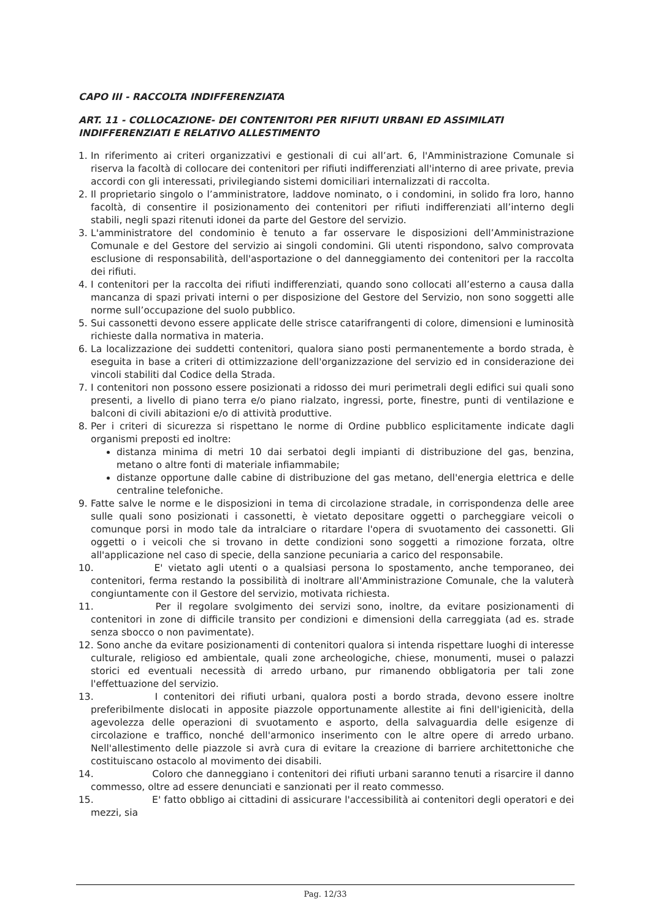CAPO III - RACCOLTA INDIFFERENZIATA
ART. 11 - COLLOCAZIONE- DEI CONTENITORI PER RIFIUTI URBANI ED ASSIMILATI INDIFFERENZIATI E RELATIVO ALLESTIMENTO
1. In riferimento ai criteri organizzativi e gestionali di cui all’art. 6, l'Amministrazione Comunale si riserva la facoltà di collocare dei contenitori per rifiuti indifferenziati all'interno di aree private, previa accordi con gli interessati, privilegiando sistemi domiciliari internalizzati di raccolta.
2. Il proprietario singolo o l’amministratore, laddove nominato, o i condomini, in solido fra loro, hanno facoltà, di consentire il posizionamento dei contenitori per rifiuti indifferenziati all’interno degli stabili, negli spazi ritenuti idonei da parte del Gestore del servizio.
3. L'amministratore del condominio è tenuto a far osservare le disposizioni dell’Amministrazione Comunale e del Gestore del servizio ai singoli condomini. Gli utenti rispondono, salvo comprovata esclusione di responsabilità, dell'asportazione o del danneggiamento dei contenitori per la raccolta dei rifiuti.
4. I contenitori per la raccolta dei rifiuti indifferenziati, quando sono collocati all’esterno a causa dalla mancanza di spazi privati interni o per disposizione del Gestore del Servizio, non sono soggetti alle norme sull’occupazione del suolo pubblico.
5. Sui cassonetti devono essere applicate delle strisce catarifrangenti di colore, dimensioni e luminosità richieste dalla normativa in materia.
6. La localizzazione dei suddetti contenitori, qualora siano posti permanentemente a bordo strada, è eseguita in base a criteri di ottimizzazione dell'organizzazione del servizio ed in considerazione dei vincoli stabiliti dal Codice della Strada.
7. I contenitori non possono essere posizionati a ridosso dei muri perimetrali degli edifici sui quali sono presenti, a livello di piano terra e/o piano rialzato, ingressi, porte, finestre, punti di ventilazione e balconi di civili abitazioni e/o di attività produttive.
8. Per i criteri di sicurezza si rispettano le norme di Ordine pubblico esplicitamente indicate dagli organismi preposti ed inoltre:
distanza minima di metri 10 dai serbatoi degli impianti di distribuzione del gas, benzina, metano o altre fonti di materiale infiammabile;
distanze opportune dalle cabine di distribuzione del gas metano, dell'energia elettrica e delle centraline telefoniche.
9. Fatte salve le norme e le disposizioni in tema di circolazione stradale, in corrispondenza delle aree sulle quali sono posizionati i cassonetti, è vietato depositare oggetti o parcheggiare veicoli o comunque porsi in modo tale da intralciare o ritardare l'opera di svuotamento dei cassonetti. Gli oggetti o i veicoli che si trovano in dette condizioni sono soggetti a rimozione forzata, oltre all'applicazione nel caso di specie, della sanzione pecuniaria a carico del responsabile.
10. E' vietato agli utenti o a qualsiasi persona lo spostamento, anche temporaneo, dei contenitori, ferma restando la possibilità di inoltrare all'Amministrazione Comunale, che la valuterà congiuntamente con il Gestore del servizio, motivata richiesta.
11. Per il regolare svolgimento dei servizi sono, inoltre, da evitare posizionamenti di contenitori in zone di difficile transito per condizioni e dimensioni della carreggiata (ad es. strade senza sbocco o non pavimentate).
12. Sono anche da evitare posizionamenti di contenitori qualora si intenda rispettare luoghi di interesse culturale, religioso ed ambientale, quali zone archeologiche, chiese, monumenti, musei o palazzi storici ed eventuali necessità di arredo urbano, pur rimanendo obbligatoria per tali zone l'effettuazione del servizio.
13. I contenitori dei rifiuti urbani, qualora posti a bordo strada, devono essere inoltre preferibilmente dislocati in apposite piazzole opportunamente allestite ai fini dell'igienicità, della agevolezza delle operazioni di svuotamento e asporto, della salvaguardia delle esigenze di circolazione e traffico, nonché dell'armonico inserimento con le altre opere di arredo urbano. Nell'allestimento delle piazzole si avrà cura di evitare la creazione di barriere architettoniche che costituiscano ostacolo al movimento dei disabili.
14. Coloro che danneggiano i contenitori dei rifiuti urbani saranno tenuti a risarcire il danno commesso, oltre ad essere denunciati e sanzionati per il reato commesso.
15. E' fatto obbligo ai cittadini di assicurare l'accessibilità ai contenitori degli operatori e dei mezzi, sia
Pag. 12/33